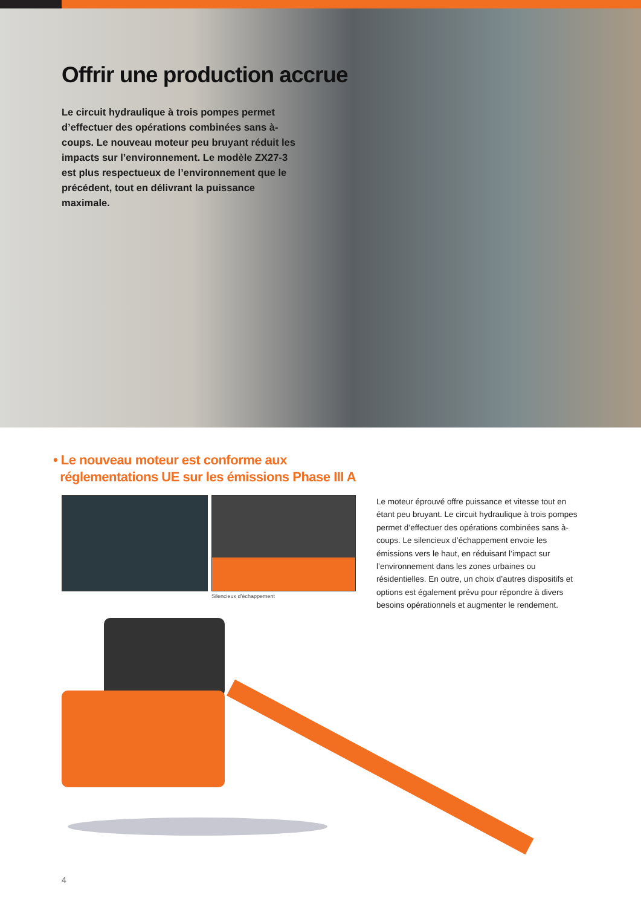Offrir une production accrue
Le circuit hydraulique à trois pompes permet d’effectuer des opérations combinées sans à-coups. Le nouveau moteur peu bruyant réduit les impacts sur l’environnement. Le modèle ZX27-3 est plus respectueux de l’environnement que le précédent, tout en délivrant la puissance maximale.
• Le nouveau moteur est conforme aux
réglementations UE sur les émissions Phase III A
Silencieux d’échappement
Le moteur éprouvé offre puissance et vitesse tout en étant peu bruyant. Le circuit hydraulique à trois pompes permet d’effectuer des opérations combinées sans à-coups. Le silencieux d’échappement envoie les émissions vers le haut, en réduisant l’impact sur l’environnement dans les zones urbaines ou résidentielles. En outre, un choix d’autres dispositifs et options est également prévu pour répondre à divers besoins opérationnels et augmenter le rendement.
4